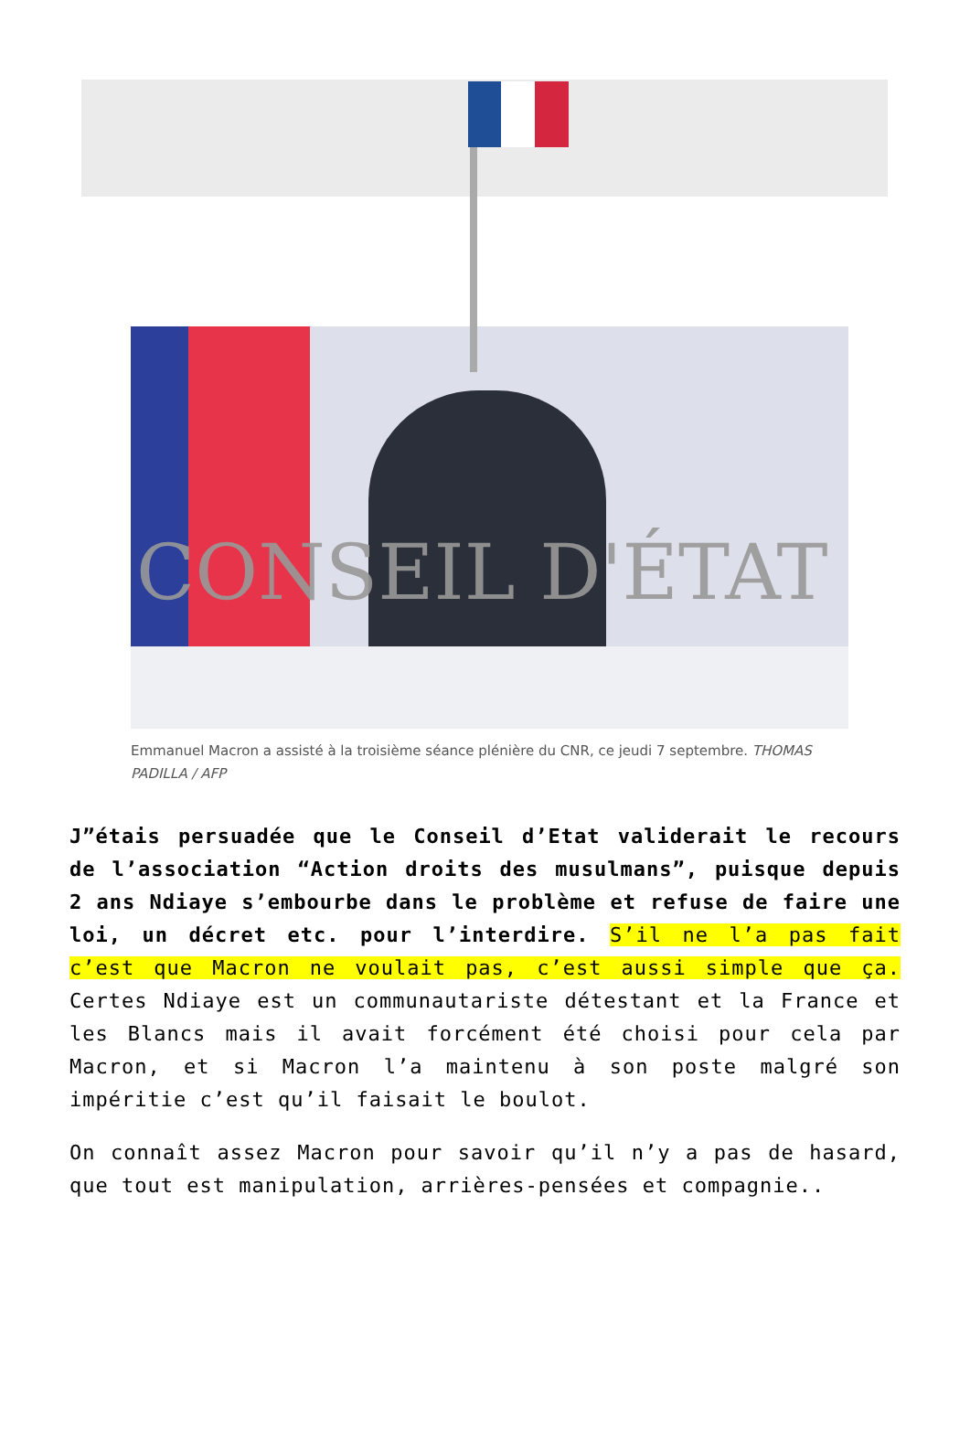CONSEIL D'ÉTAT
Emmanuel Macron a assisté à la troisième séance plénière du CNR, ce jeudi 7 septembre. THOMAS PADILLA / AFP
J”étais persuadée que le Conseil d’Etat validerait le recours de l’association “Action droits des musulmans”, puisque depuis 2 ans Ndiaye s’embourbe dans le problème et refuse de faire une loi, un décret etc. pour l’interdire. S’il ne l’a pas fait c’est que Macron ne voulait pas, c’est aussi simple que ça. Certes Ndiaye est un communautariste détestant et la France et les Blancs mais il avait forcément été choisi pour cela par Macron, et si Macron l’a maintenu à son poste malgré son impéritie c’est qu’il faisait le boulot.
On connaît assez Macron pour savoir qu’il n’y a pas de hasard, que tout est manipulation, arrières-pensées et compagnie..